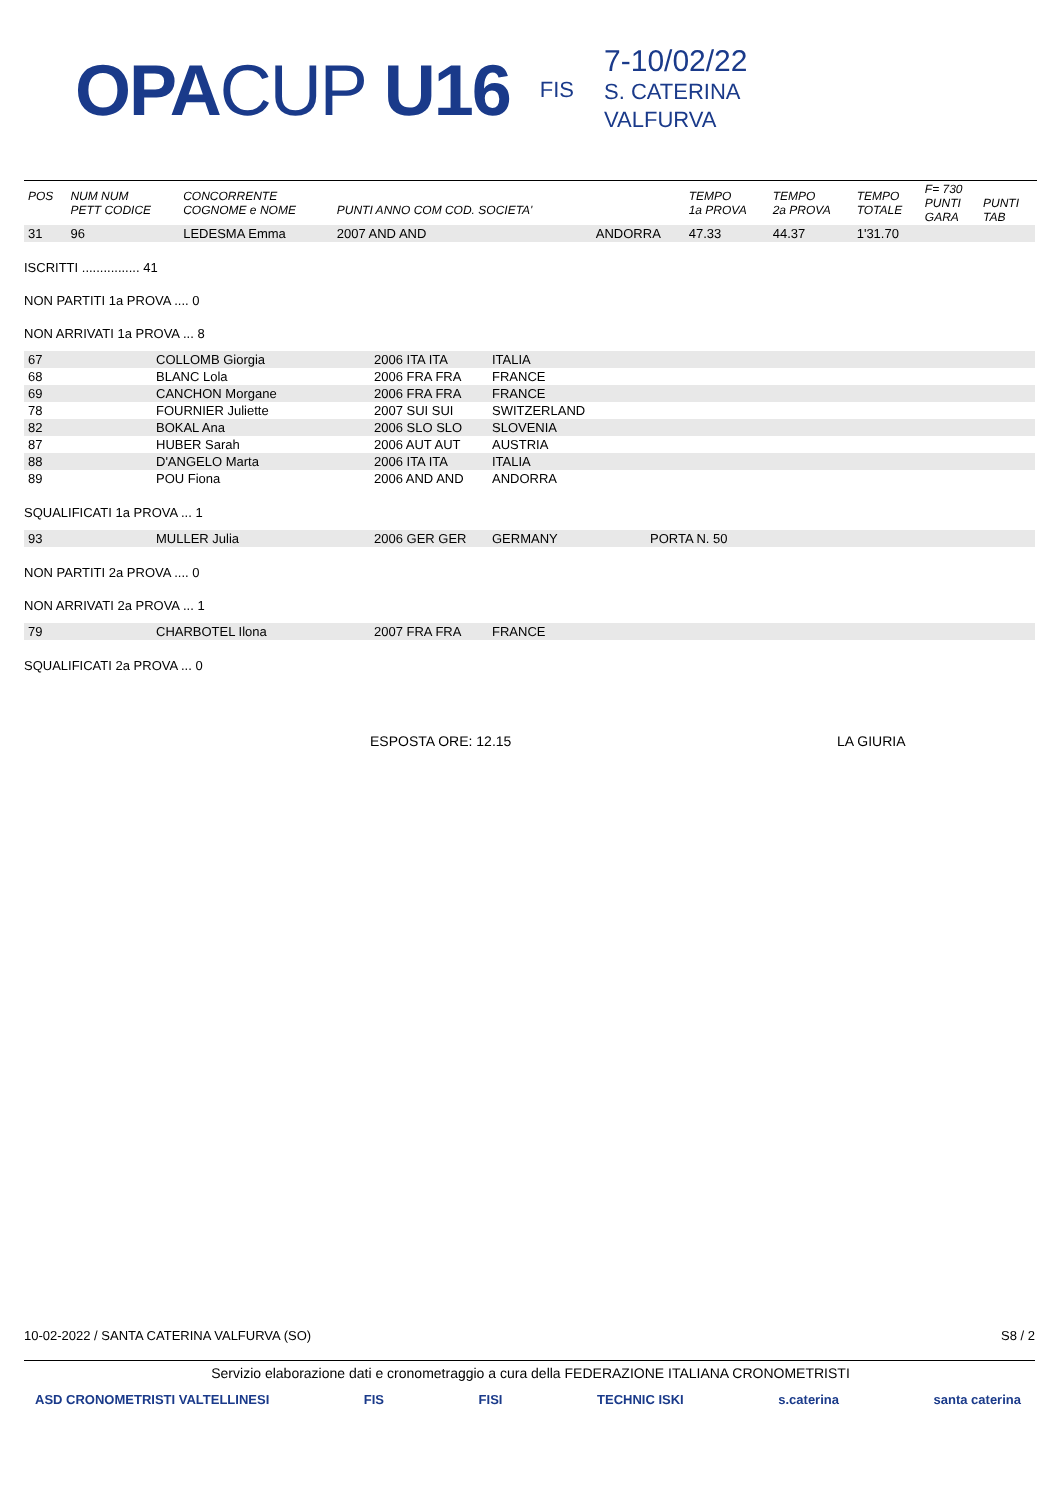OPACUP U16
FIS
7-10/02/22
S. CATERINA
VALFURVA
| POS | NUM NUM PETT CODICE | CONCORRENTE COGNOME e NOME | PUNTI ANNO COM COD. SOCIETA' | | TEMPO 1a PROVA | TEMPO 2a PROVA | TEMPO TOTALE | F= 730 PUNTI GARA | PUNTI TAB |
| --- | --- | --- | --- | --- | --- | --- | --- | --- | --- |
| 31 | 96 | LEDESMA Emma | 2007 AND AND | ANDORRA | 47.33 | 44.37 | 1'31.70 | | |
ISCRITTI ................ 41
NON PARTITI 1a PROVA .... 0
NON ARRIVATI 1a PROVA ... 8
| 67 | COLLOMB Giorgia | 2006 ITA ITA | ITALIA |
| 68 | BLANC Lola | 2006 FRA FRA | FRANCE |
| 69 | CANCHON Morgane | 2006 FRA FRA | FRANCE |
| 78 | FOURNIER Juliette | 2007 SUI SUI | SWITZERLAND |
| 82 | BOKAL Ana | 2006 SLO SLO | SLOVENIA |
| 87 | HUBER Sarah | 2006 AUT AUT | AUSTRIA |
| 88 | D'ANGELO Marta | 2006 ITA ITA | ITALIA |
| 89 | POU Fiona | 2006 AND AND | ANDORRA |
SQUALIFICATI 1a PROVA ... 1
| 93 | MULLER Julia | 2006 GER GER | GERMANY | PORTA N. 50 |
NON PARTITI 2a PROVA .... 0
NON ARRIVATI 2a PROVA ... 1
| 79 | CHARBOTEL Ilona | 2007 FRA FRA | FRANCE |
SQUALIFICATI 2a PROVA ... 0
ESPOSTA ORE: 12.15 LA GIURIA
10-02-2022 / SANTA CATERINA VALFURVA (SO) S8 / 2
Servizio elaborazione dati e cronometraggio a cura della FEDERAZIONE ITALIANA CRONOMETRISTI
ASD CRONOMETRISTI VALTELLINESI FIS FISI TECHNIC ISKI s.caterina santa caterina